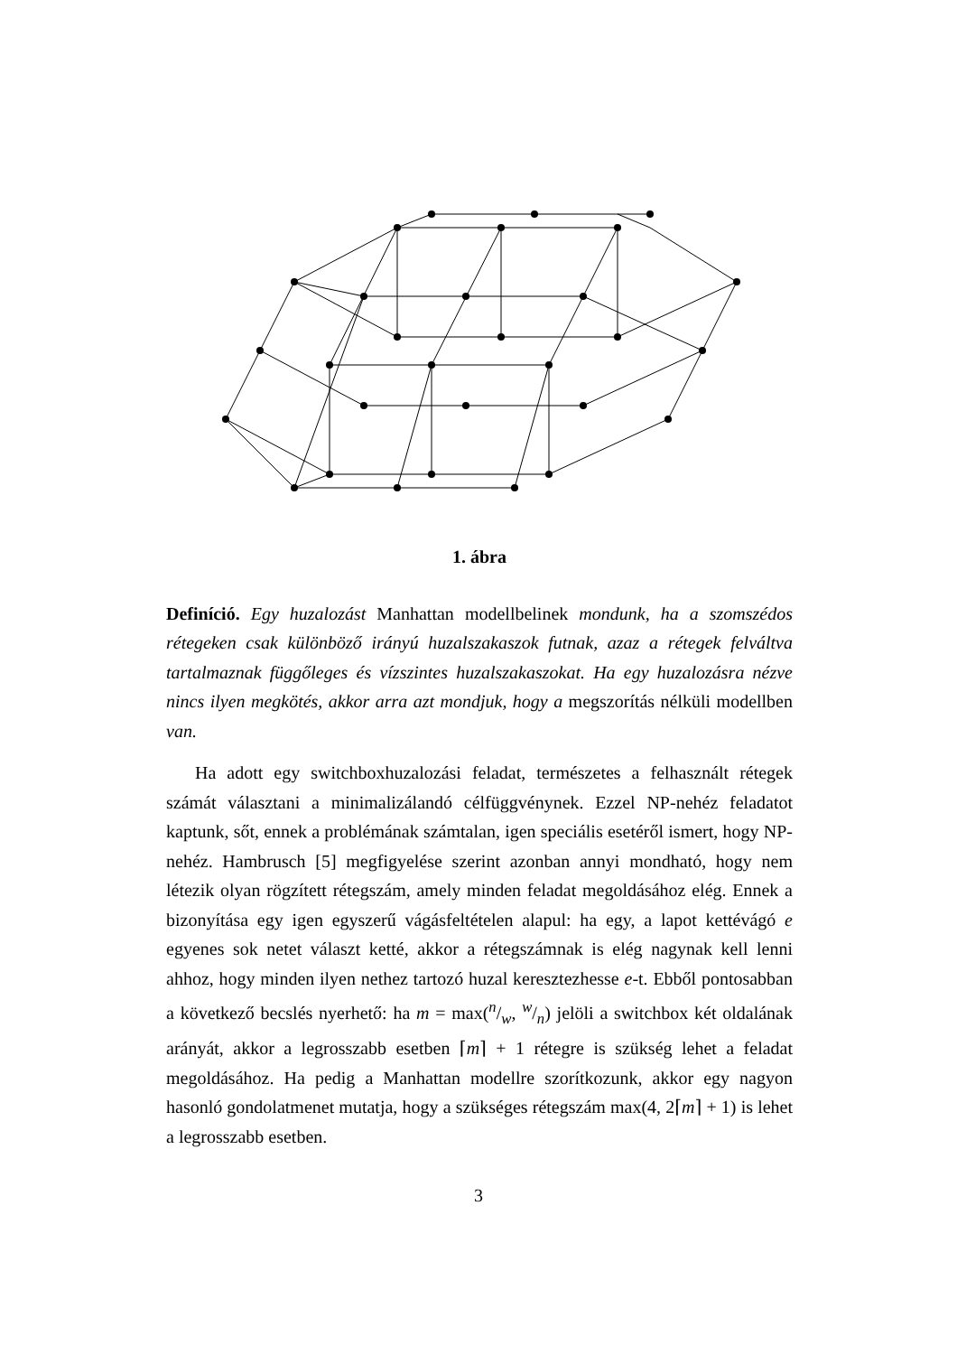1. ábra
Definíció. Egy huzalozást Manhattan modellbelinek mondunk, ha a szomszédos rétegeken csak különböző irányú huzalszakaszok futnak, azaz a rétegek felváltva tartalmaznak függőleges és vízszintes huzalszakaszokat. Ha egy huzalozásra nézve nincs ilyen megkötés, akkor arra azt mondjuk, hogy a megszorítás nélküli modellben van.
Ha adott egy switchboxhuzalozási feladat, természetes a felhasznált rétegek számát választani a minimalizálandó célfüggvénynek. Ezzel NP-nehéz feladatot kaptunk, sőt, ennek a problémának számtalan, igen speciális esetéről ismert, hogy NP-nehéz. Hambrusch [5] megfigyelése szerint azonban annyi mondható, hogy nem létezik olyan rögzített rétegszám, amely minden feladat megoldásához elég. Ennek a bizonyítása egy igen egyszerű vágásfeltételen alapul: ha egy, a lapot kettévágó e egyenes sok netet választ ketté, akkor a rétegszámnak is elég nagynak kell lenni ahhoz, hogy minden ilyen nethez tartozó huzal keresztezhesse e-t. Ebből pontosabban a következő becslés nyerhető: ha m = max(n/w, w/n) jelöli a switchbox két oldalának arányát, akkor a legrosszabb esetben ⌈m⌉ + 1 rétegre is szükség lehet a feladat megoldásához. Ha pedig a Manhattan modellre szorítkozunk, akkor egy nagyon hasonló gondolatmenet mutatja, hogy a szükséges rétegszám max(4, 2⌈m⌉ + 1) is lehet a legrosszabb esetben.
3